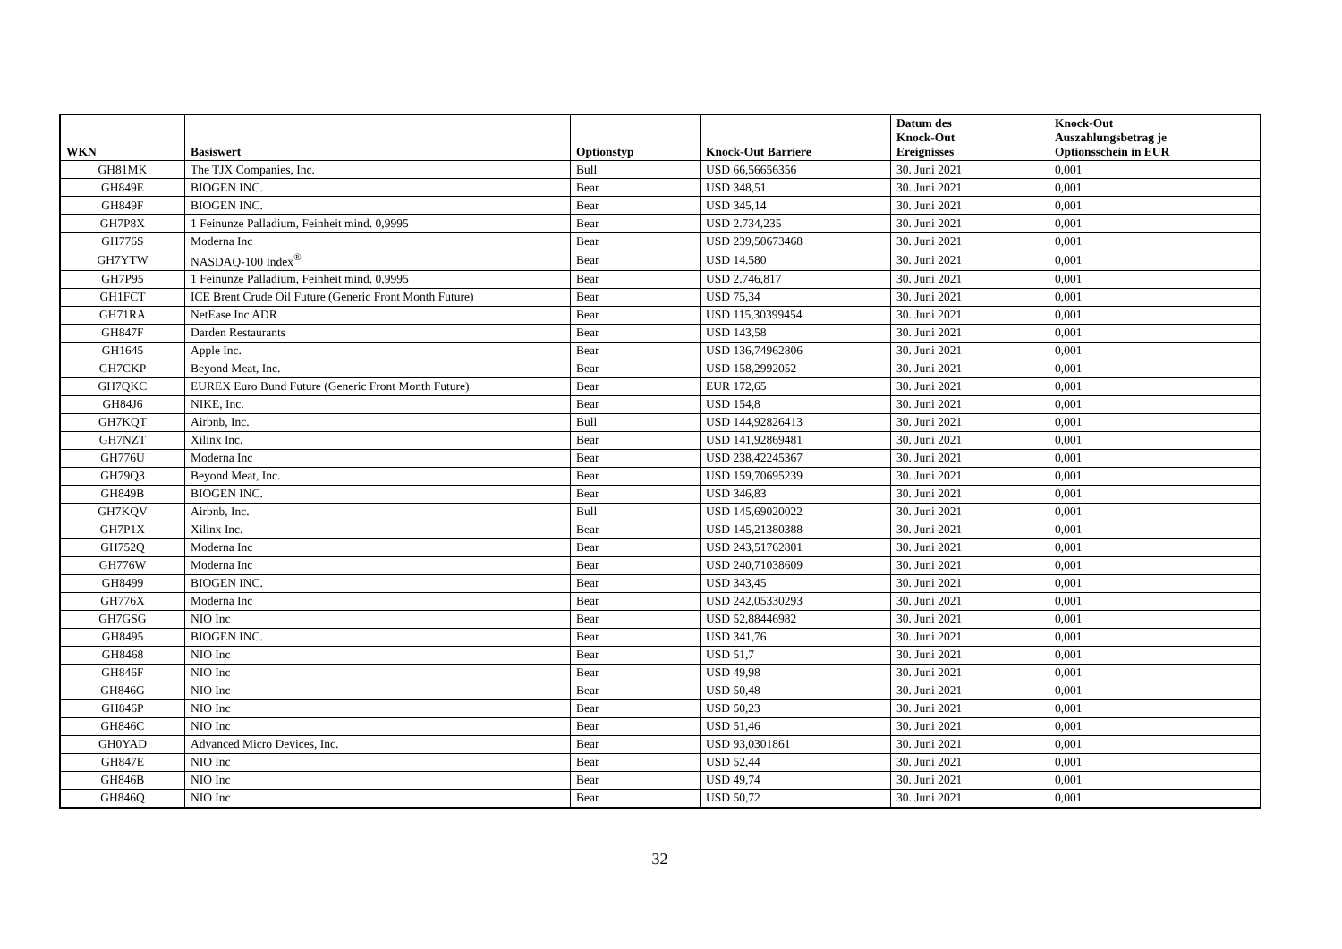| WKN | Basiswert | Optionstyp | Knock-Out Barriere | Datum des Knock-Out Ereignisses | Knock-Out Auszahlungsbetrag je Optionsschein in EUR |
| --- | --- | --- | --- | --- | --- |
| GH81MK | The TJX Companies, Inc. | Bull | USD 66,56656356 | 30. Juni 2021 | 0,001 |
| GH849E | BIOGEN INC. | Bear | USD 348,51 | 30. Juni 2021 | 0,001 |
| GH849F | BIOGEN INC. | Bear | USD 345,14 | 30. Juni 2021 | 0,001 |
| GH7P8X | 1 Feinunze Palladium, Feinheit mind. 0,9995 | Bear | USD 2.734,235 | 30. Juni 2021 | 0,001 |
| GH776S | Moderna Inc | Bear | USD 239,50673468 | 30. Juni 2021 | 0,001 |
| GH7YTW | NASDAQ-100 Index<sup>®</sup> | Bear | USD 14.580 | 30. Juni 2021 | 0,001 |
| GH7P95 | 1 Feinunze Palladium, Feinheit mind. 0,9995 | Bear | USD 2.746,817 | 30. Juni 2021 | 0,001 |
| GH1FCT | ICE Brent Crude Oil Future (Generic Front Month Future) | Bear | USD 75,34 | 30. Juni 2021 | 0,001 |
| GH71RA | NetEase Inc ADR | Bear | USD 115,30399454 | 30. Juni 2021 | 0,001 |
| GH847F | Darden Restaurants | Bear | USD 143,58 | 30. Juni 2021 | 0,001 |
| GH1645 | Apple Inc. | Bear | USD 136,74962806 | 30. Juni 2021 | 0,001 |
| GH7CKP | Beyond Meat, Inc. | Bear | USD 158,2992052 | 30. Juni 2021 | 0,001 |
| GH7QKC | EUREX Euro Bund Future (Generic Front Month Future) | Bear | EUR 172,65 | 30. Juni 2021 | 0,001 |
| GH84J6 | NIKE, Inc. | Bear | USD 154,8 | 30. Juni 2021 | 0,001 |
| GH7KQT | Airbnb, Inc. | Bull | USD 144,92826413 | 30. Juni 2021 | 0,001 |
| GH7NZT | Xilinx Inc. | Bear | USD 141,92869481 | 30. Juni 2021 | 0,001 |
| GH776U | Moderna Inc | Bear | USD 238,42245367 | 30. Juni 2021 | 0,001 |
| GH79Q3 | Beyond Meat, Inc. | Bear | USD 159,70695239 | 30. Juni 2021 | 0,001 |
| GH849B | BIOGEN INC. | Bear | USD 346,83 | 30. Juni 2021 | 0,001 |
| GH7KQV | Airbnb, Inc. | Bull | USD 145,69020022 | 30. Juni 2021 | 0,001 |
| GH7P1X | Xilinx Inc. | Bear | USD 145,21380388 | 30. Juni 2021 | 0,001 |
| GH752Q | Moderna Inc | Bear | USD 243,51762801 | 30. Juni 2021 | 0,001 |
| GH776W | Moderna Inc | Bear | USD 240,71038609 | 30. Juni 2021 | 0,001 |
| GH8499 | BIOGEN INC. | Bear | USD 343,45 | 30. Juni 2021 | 0,001 |
| GH776X | Moderna Inc | Bear | USD 242,05330293 | 30. Juni 2021 | 0,001 |
| GH7GSG | NIO Inc | Bear | USD 52,88446982 | 30. Juni 2021 | 0,001 |
| GH8495 | BIOGEN INC. | Bear | USD 341,76 | 30. Juni 2021 | 0,001 |
| GH8468 | NIO Inc | Bear | USD 51,7 | 30. Juni 2021 | 0,001 |
| GH846F | NIO Inc | Bear | USD 49,98 | 30. Juni 2021 | 0,001 |
| GH846G | NIO Inc | Bear | USD 50,48 | 30. Juni 2021 | 0,001 |
| GH846P | NIO Inc | Bear | USD 50,23 | 30. Juni 2021 | 0,001 |
| GH846C | NIO Inc | Bear | USD 51,46 | 30. Juni 2021 | 0,001 |
| GH0YAD | Advanced Micro Devices, Inc. | Bear | USD 93,0301861 | 30. Juni 2021 | 0,001 |
| GH847E | NIO Inc | Bear | USD 52,44 | 30. Juni 2021 | 0,001 |
| GH846B | NIO Inc | Bear | USD 49,74 | 30. Juni 2021 | 0,001 |
| GH846Q | NIO Inc | Bear | USD 50,72 | 30. Juni 2021 | 0,001 |
32